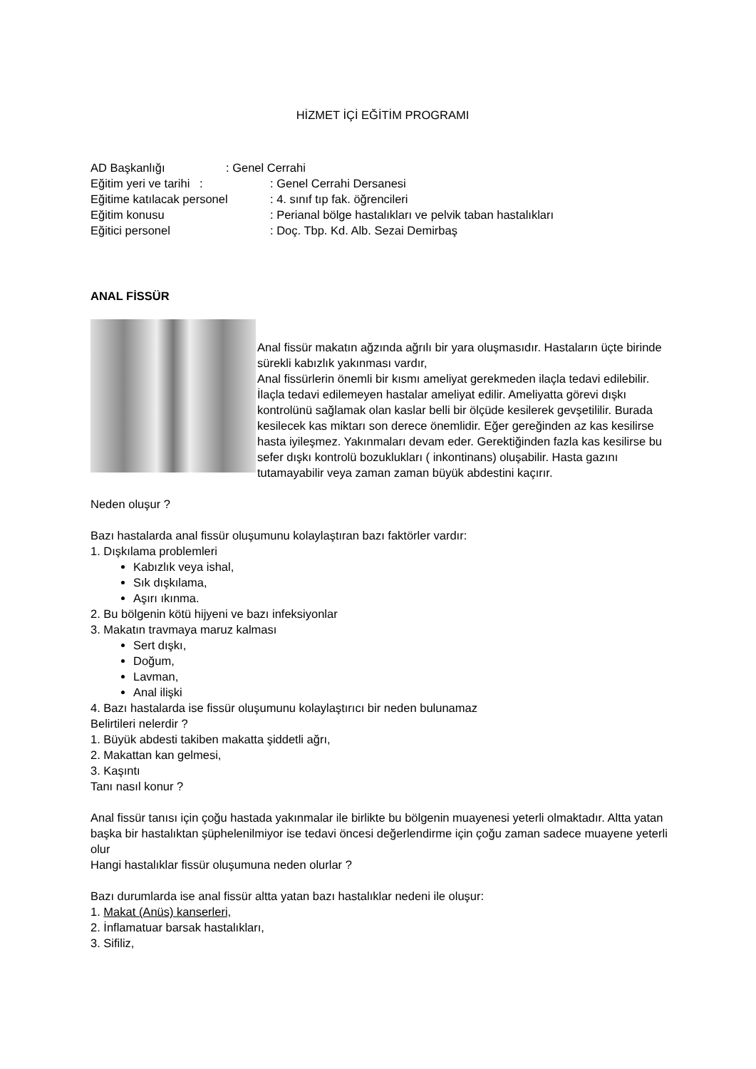HİZMET İÇİ EĞİTİM PROGRAMI
AD Başkanlığı: Genel Cerrahi
Eğitim yeri ve tarihi :: Genel Cerrahi Dersanesi
Eğitime katılacak personel: 4. sınıf tıp fak. öğrencileri
Eğitim konusu: Perianal bölge hastalıkları ve pelvik taban hastalıkları
Eğitici personel: Doç. Tbp. Kd. Alb. Sezai Demirbaş
ANAL FİSSÜR
Anal fissür makatın ağzında ağrılı bir yara oluşmasıdır. Hastaların üçte birinde sürekli kabızlık yakınması vardır,
Anal fissürlerin önemli bir kısmı ameliyat gerekmeden ilaçla tedavi edilebilir. İlaçla tedavi edilemeyen hastalar ameliyat edilir. Ameliyatta görevi dışkı kontrolünü sağlamak olan kaslar belli bir ölçüde kesilerek gevşetililir. Burada kesilecek kas miktarı son derece önemlidir. Eğer gereğinden az kas kesilirse hasta iyileşmez. Yakınmaları devam eder. Gerektiğinden fazla kas kesilirse bu sefer dışkı kontrolü bozuklukları ( inkontinans) oluşabilir. Hasta gazını tutamayabilir veya zaman zaman büyük abdestini kaçırır.
Neden oluşur ?
Bazı hastalarda anal fissür oluşumunu kolaylaştıran bazı faktörler vardır:
1. Dışkılama problemleri
Kabızlık veya ishal,
Sık dışkılama,
Aşırı ıkınma.
2. Bu bölgenin kötü hijyeni ve bazı infeksiyonlar
3. Makatın travmaya maruz kalması
Sert dışkı,
Doğum,
Lavman,
Anal ilişki
4. Bazı hastalarda ise fissür oluşumunu kolaylaştırıcı bir neden bulunamaz
Belirtileri nelerdir ?
1. Büyük abdesti takiben makatta şiddetli ağrı,
2. Makattan kan gelmesi,
3. Kaşıntı
Tanı nasıl konur ?
Anal fissür tanısı için çoğu hastada yakınmalar ile birlikte bu bölgenin muayenesi yeterli olmaktadır. Altta yatan başka bir hastalıktan şüphelenilmiyor ise tedavi öncesi değerlendirme için çoğu zaman sadece muayene yeterli olur
Hangi hastalıklar fissür oluşumuna neden olurlar ?
Bazı durumlarda ise anal fissür altta yatan bazı hastalıklar nedeni ile oluşur:
1. Makat (Anüs) kanserleri,
2. İnflamatuar barsak hastalıkları,
3. Sifiliz,